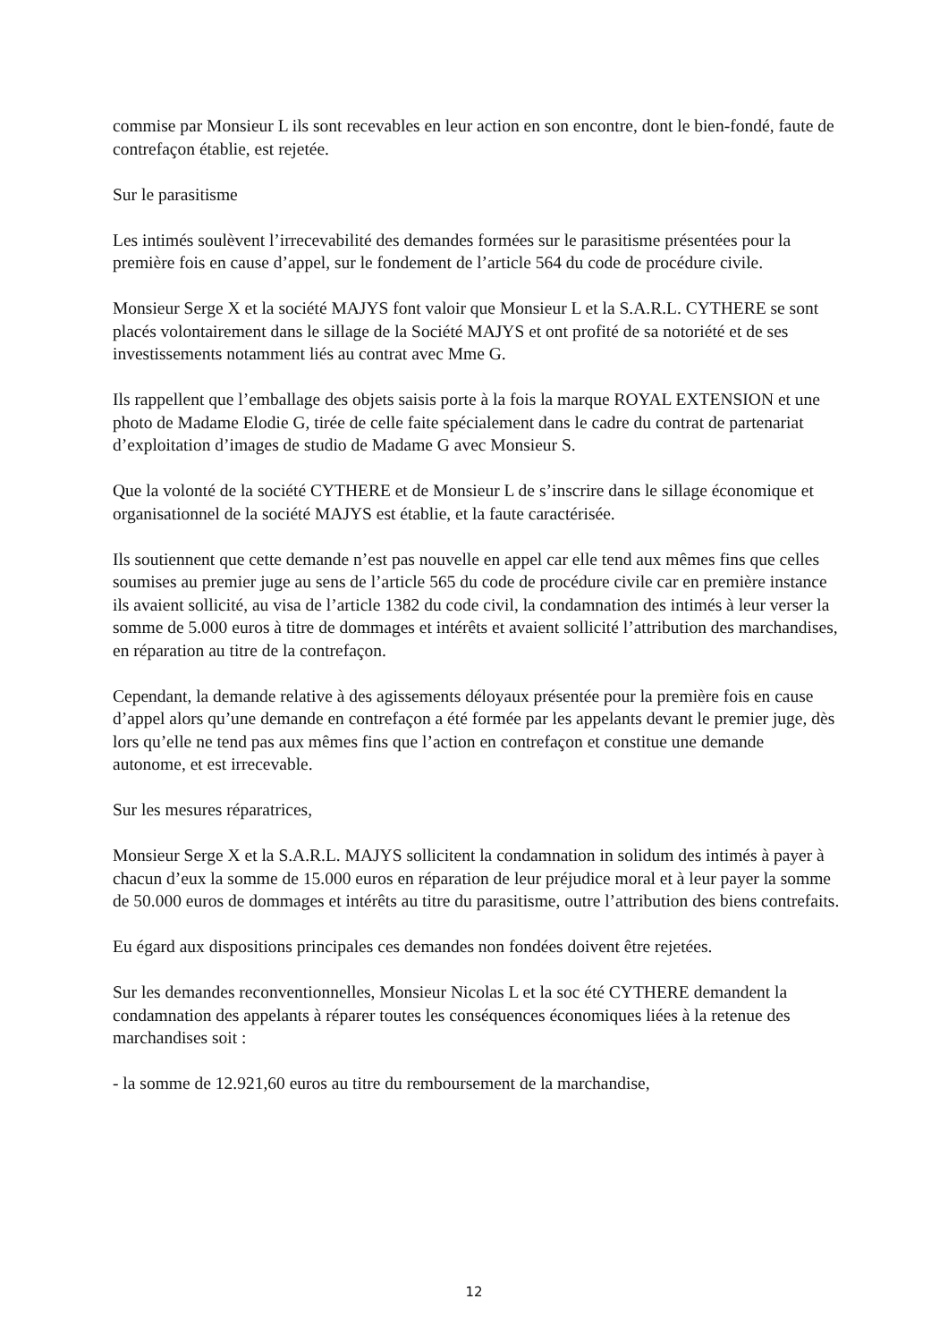commise par Monsieur L ils sont recevables en leur action en son encontre, dont le bien-fondé, faute de contrefaçon établie, est rejetée.
Sur le parasitisme
Les intimés soulèvent l’irrecevabilité des demandes formées sur le parasitisme présentées pour la première fois en cause d’appel, sur le fondement de l’article 564 du code de procédure civile.
Monsieur Serge X et la société MAJYS font valoir que Monsieur L et la S.A.R.L. CYTHERE se sont placés volontairement dans le sillage de la Société MAJYS et ont profité de sa notoriété et de ses investissements notamment liés au contrat avec Mme G.
Ils rappellent que l’emballage des objets saisis porte à la fois la marque ROYAL EXTENSION et une photo de Madame Elodie G, tirée de celle faite spécialement dans le cadre du contrat de partenariat d’exploitation d’images de studio de Madame G avec Monsieur S.
Que la volonté de la société CYTHERE et de Monsieur L de s’inscrire dans le sillage économique et organisationnel de la société MAJYS est établie, et la faute caractérisée.
Ils soutiennent que cette demande n’est pas nouvelle en appel car elle tend aux mêmes fins que celles soumises au premier juge au sens de l’article 565 du code de procédure civile car en première instance ils avaient sollicité, au visa de l’article 1382 du code civil, la condamnation des intimés à leur verser la somme de 5.000 euros à titre de dommages et intérêts et avaient sollicité l’attribution des marchandises, en réparation au titre de la contrefaçon.
Cependant, la demande relative à des agissements déloyaux présentée pour la première fois en cause d’appel alors qu’une demande en contrefaçon a été formée par les appelants devant le premier juge, dès lors qu’elle ne tend pas aux mêmes fins que l’action en contrefaçon et constitue une demande autonome, et est irrecevable.
Sur les mesures réparatrices,
Monsieur Serge X et la S.A.R.L. MAJYS sollicitent la condamnation in solidum des intimés à payer à chacun d’eux la somme de 15.000 euros en réparation de leur préjudice moral et à leur payer la somme de 50.000 euros de dommages et intérêts au titre du parasitisme, outre l’attribution des biens contrefaits.
Eu égard aux dispositions principales ces demandes non fondées doivent être rejetées.
Sur les demandes reconventionnelles, Monsieur Nicolas L et la soc été CYTHERE demandent la condamnation des appelants à réparer toutes les conséquences économiques liées à la retenue des marchandises soit :
- la somme de 12.921,60 euros au titre du remboursement de la marchandise,
12